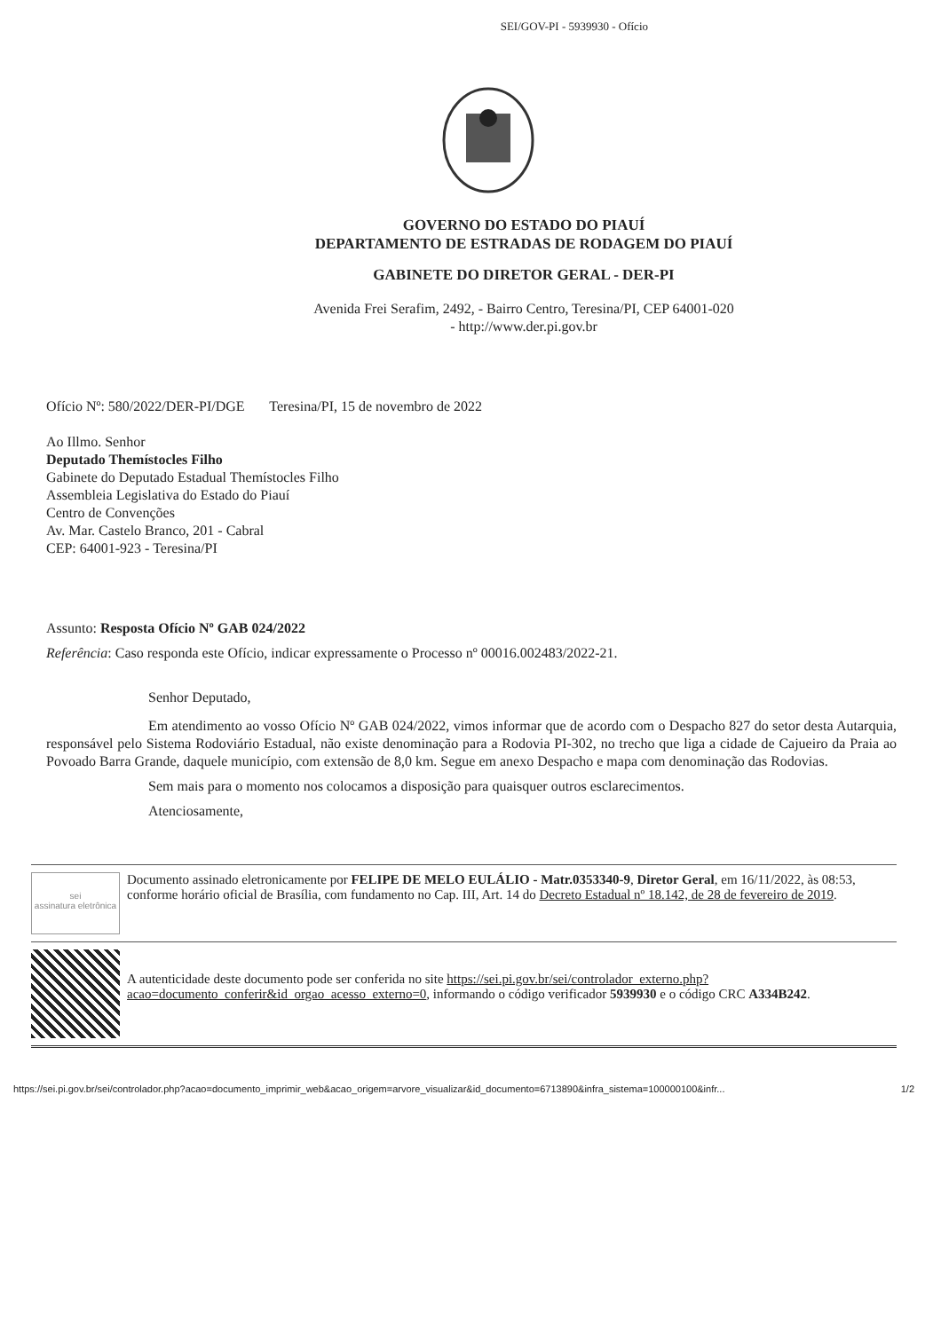SEI/GOV-PI - 5939930 - Ofício
GOVERNO DO ESTADO DO PIAUÍ
DEPARTAMENTO DE ESTRADAS DE RODAGEM DO PIAUÍ
GABINETE DO DIRETOR GERAL - DER-PI
Avenida Frei Serafim, 2492, - Bairro Centro, Teresina/PI, CEP 64001-020
- http://www.der.pi.gov.br
Ofício Nº: 580/2022/DER-PI/DGE Teresina/PI, 15 de novembro de 2022
Ao Illmo. Senhor
Deputado Themístocles Filho
Gabinete do Deputado Estadual Themístocles Filho
Assembleia Legislativa do Estado do Piauí
Centro de Convenções
Av. Mar. Castelo Branco, 201 - Cabral
CEP: 64001-923 - Teresina/PI
Assunto: Resposta Ofício Nº GAB 024/2022
Referência: Caso responda este Ofício, indicar expressamente o Processo nº 00016.002483/2022-21.
Senhor Deputado,
Em atendimento ao vosso Ofício Nº GAB 024/2022, vimos informar que de acordo com o Despacho 827 do setor desta Autarquia, responsável pelo Sistema Rodoviário Estadual, não existe denominação para a Rodovia PI-302, no trecho que liga a cidade de Cajueiro da Praia ao Povoado Barra Grande, daquele município, com extensão de 8,0 km. Segue em anexo Despacho e mapa com denominação das Rodovias.
Sem mais para o momento nos colocamos a disposição para quaisquer outros esclarecimentos.
Atenciosamente,
sei
assinatura eletrônica
Documento assinado eletronicamente por FELIPE DE MELO EULÁLIO - Matr.0353340-9, Diretor Geral, em 16/11/2022, às 08:53, conforme horário oficial de Brasília, com fundamento no Cap. III, Art. 14 do Decreto Estadual nº 18.142, de 28 de fevereiro de 2019.
A autenticidade deste documento pode ser conferida no site https://sei.pi.gov.br/sei/controlador_externo.php?acao=documento_conferir&id_orgao_acesso_externo=0, informando o código verificador 5939930 e o código CRC A334B242.
https://sei.pi.gov.br/sei/controlador.php?acao=documento_imprimir_web&acao_origem=arvore_visualizar&id_documento=6713890&infra_sistema=100000100&infr... 1/2